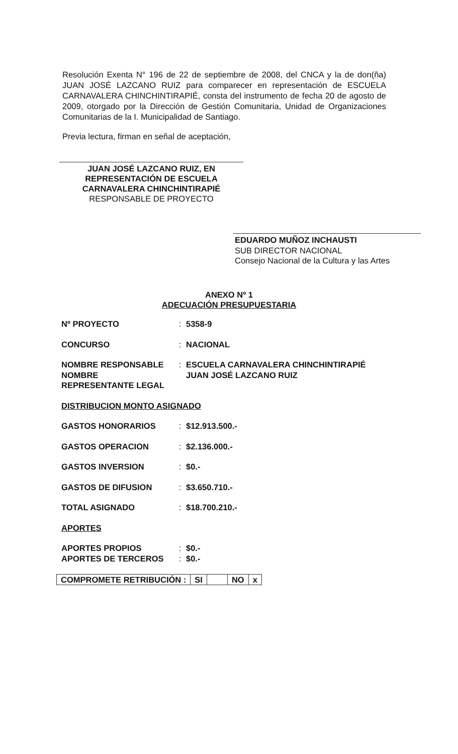Resolución Exenta N° 196 de 22 de septiembre de 2008, del CNCA y la de don(ña) JUAN JOSÉ LAZCANO RUIZ para comparecer en representación de ESCUELA CARNAVALERA CHINCHINTIRAPIÉ, consta del instrumento de fecha 20 de agosto de 2009, otorgado por la Dirección de Gestión Comunitaria, Unidad de Organizaciones Comunitarias de la I. Municipalidad de Santiago.
Previa lectura, firman en señal de aceptación,
JUAN JOSÉ LAZCANO RUIZ, EN
REPRESENTACIÓN DE ESCUELA
CARNAVALERA CHINCHINTIRAPIÉ
RESPONSABLE DE PROYECTO
EDUARDO MUÑOZ INCHAUSTI
SUB DIRECTOR NACIONAL
Consejo Nacional de la Cultura y las Artes
ANEXO Nº 1
ADECUACIÓN PRESUPUESTARIA
| Nº PROYECTO | : | 5358-9 |
| CONCURSO | : | NACIONAL |
| NOMBRE RESPONSABLE NOMBRE REPRESENTANTE LEGAL | : | ESCUELA CARNAVALERA CHINCHINTIRAPIÉ JUAN JOSÉ LAZCANO RUIZ |
| DISTRIBUCION MONTO ASIGNADO | | |
| GASTOS HONORARIOS | : | $12.913.500.- |
| GASTOS OPERACION | : | $2.136.000.- |
| GASTOS INVERSION | : | $0.- |
| GASTOS DE DIFUSION | : | $3.650.710.- |
| TOTAL ASIGNADO | : | $18.700.210.- |
| APORTES | | |
| APORTES PROPIOS | : | $0.- |
| APORTES DE TERCEROS | : | $0.- |
| COMPROMETE RETRIBUCIÓN : | SI | | NO | x |